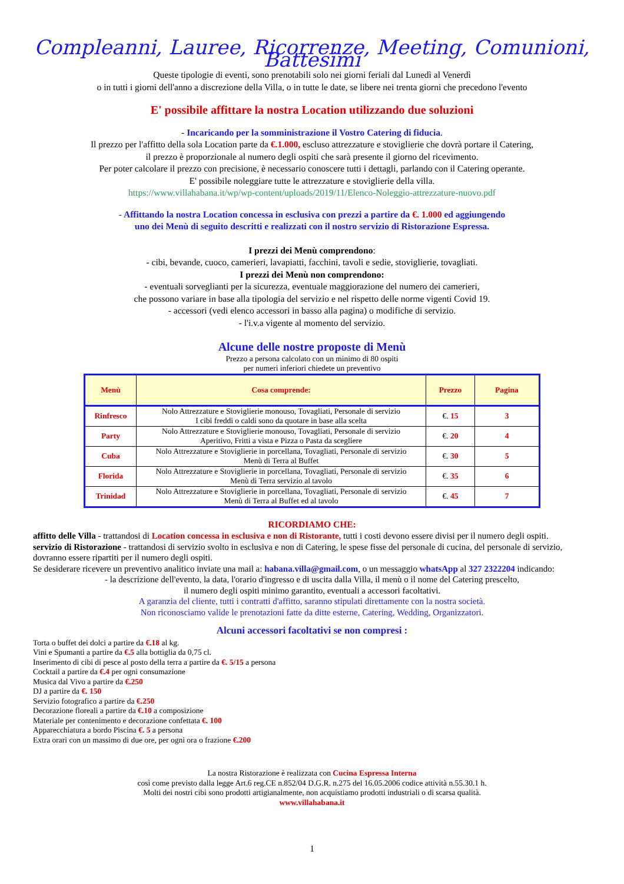Compleanni, Lauree, Ricorrenze, Meeting, Comunioni, Battesimi
Queste tipologie di eventi, sono prenotabili solo nei giorni feriali dal Lunedì al Venerdì
o in tutti i giorni dell'anno a discrezione della Villa, o in tutte le date, se libere nei trenta giorni che precedono l'evento
E' possibile affittare la nostra Location utilizzando due soluzioni
- Incaricando per la somministrazione il Vostro Catering di fiducia.
Il prezzo per l'affitto della sola Location parte da €.1.000, escluso attrezzature e stoviglierie che dovrà portare il Catering,
il prezzo è proporzionale al numero degli ospiti che sarà presente il giorno del ricevimento.
Per poter calcolare il prezzo con precisione, è necessario conoscere tutti i dettagli, parlando con il Catering operante.
E' possibile noleggiare tutte le attrezzature e stoviglierie della villa.
https://www.villahabana.it/wp/wp-content/uploads/2019/11/Elenco-Noleggio-attrezzature-nuovo.pdf
- Affittando la nostra Location concessa in esclusiva con prezzi a partire da €. 1.000 ed aggiungendo
uno dei Menù di seguito descritti e realizzati con il nostro servizio di Ristorazione Espressa.
I prezzi dei Menù comprendono:
- cibi, bevande, cuoco, camerieri, lavapiatti, facchini, tavoli e sedie, stoviglierie, tovagliati.
I prezzi dei Menù non comprendono:
- eventuali sorveglianti per la sicurezza, eventuale maggiorazione del numero dei camerieri,
che possono variare in base alla tipologia del servizio e nel rispetto delle norme vigenti Covid 19.
- accessori (vedi elenco accessori in basso alla pagina) o modifiche di servizio.
- l'i.v.a vigente al momento del servizio.
Alcune delle nostre proposte di Menù
Prezzo a persona calcolato con un minimo di 80 ospiti
per numeri inferiori chiedete un preventivo
| Menù | Cosa comprende: | Prezzo | Pagina |
| --- | --- | --- | --- |
| Rinfresco | Nolo Attrezzature e Stoviglierie monouso, Tovagliati, Personale di servizio I cibi freddi o caldi sono da quotare in base alla scelta | €. 15 | 3 |
| Party | Nolo Attrezzature e Stoviglierie monouso, Tovagliati, Personale di servizio Aperitivo, Fritti a vista e Pizza o Pasta da scegliere | €. 20 | 4 |
| Cuba | Nolo Attrezzature e Stoviglierie in porcellana, Tovagliati, Personale di servizio Menù di Terra al Buffet | €. 30 | 5 |
| Florida | Nolo Attrezzature e Stoviglierie in porcellana, Tovagliati, Personale di servizio Menù di Terra servizio al tavolo | €. 35 | 6 |
| Trinidad | Nolo Attrezzature e Stoviglierie in porcellana, Tovagliati, Personale di servizio Menù di Terra al Buffet ed al tavolo | €. 45 | 7 |
RICORDIAMO CHE:
affitto delle Villa - trattandosi di Location concessa in esclusiva e non di Ristorante, tutti i costi devono essere divisi per il numero degli ospiti.
servizio di Ristorazione - trattandosi di servizio svolto in esclusiva e non di Catering, le spese fisse del personale di cucina, del personale di servizio, dovranno essere ripartiti per il numero degli ospiti.
Se desiderare ricevere un preventivo analitico inviate una mail a: habana.villa@gmail.com, o un messaggio whatsApp al 327 2322204 indicando:
- la descrizione dell'evento, la data, l'orario d'ingresso e di uscita dalla Villa, il menù o il nome del Catering prescelto,
il numero degli ospiti minimo garantito, eventuali a accessori facoltativi.
A garanzia del cliente, tutti i contratti d'affitto, saranno stipulati direttamente con la nostra società.
Non riconosciamo valide le prenotazioni fatte da ditte esterne, Catering, Wedding, Organizzatori.
Alcuni accessori facoltativi se non compresi :
Torta o buffet dei dolci a partire da €.18 al kg.
Vini e Spumanti a partire da €.5 alla bottiglia da 0,75 cl.
Inserimento di cibi di pesce al posto della terra a partire da €. 5/15 a persona
Cocktail a partire da €.4 per ogni consumazione
Musica dal Vivo a partire da €.250
DJ a partire da €. 150
Servizio fotografico a partire da €.250
Decorazione floreali a partire da €.10 a composizione
Materiale per contenimento e decorazione confettata €. 100
Apparecchiatura a bordo Piscina €. 5 a persona
Extra orari con un massimo di due ore, per ogni ora o frazione €.200
La nostra Ristorazione è realizzata con Cucina Espressa Interna
così come previsto dalla legge Art.6 reg.CE n.852/04 D.G.R. n.275 del 16.05.2006 codice attività n.55.30.1 h.
Molti dei nostri cibi sono prodotti artigianalmente, non acquistiamo prodotti industriali o di scarsa qualità.
www.villahabana.it
1